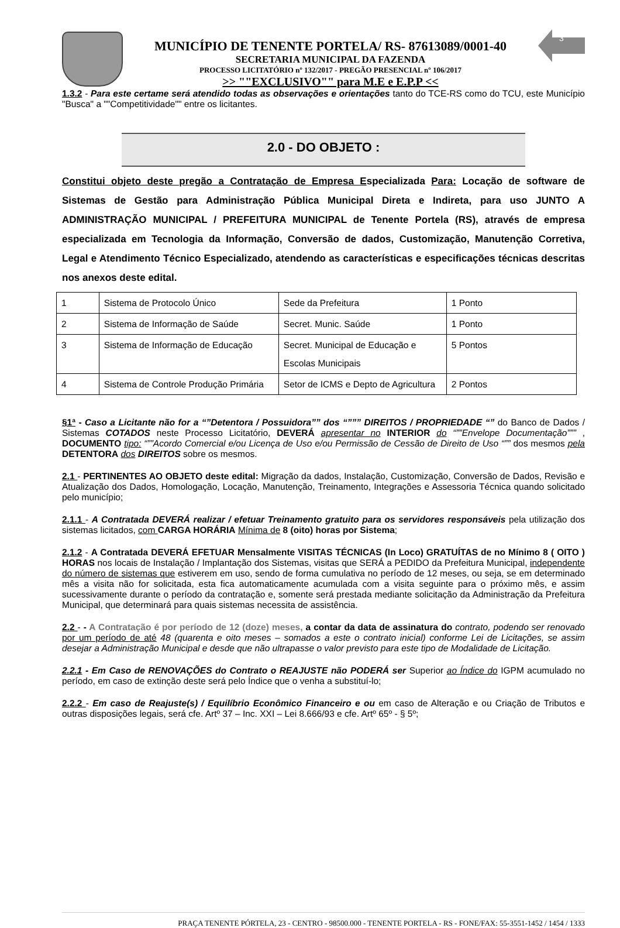MUNICÍPIO DE TENENTE PORTELA/ RS- 87613089/0001-40
SECRETARIA MUNICIPAL DA FAZENDA
PROCESSO LICITATÓRIO nº 132/2017 - PREGÃO PRESENCIAL nº 106/2017
>> ""EXCLUSIVO"" para M.E e E.P.P <<
3
1.3.2 - Para este certame será atendido todas as observações e orientações tanto do TCE-RS como do TCU, este Município "Busca" a ""Competitividade"" entre os licitantes.
2.0 - DO OBJETO :
Constitui objeto deste pregão a Contratação de Empresa Especializada Para: Locação de software de Sistemas de Gestão para Administração Pública Municipal Direta e Indireta, para uso JUNTO A ADMINISTRAÇÃO MUNICIPAL / PREFEITURA MUNICIPAL de Tenente Portela (RS), através de empresa especializada em Tecnologia da Informação, Conversão de dados, Customização, Manutenção Corretiva, Legal e Atendimento Técnico Especializado, atendendo as características e especificações técnicas descritas nos anexos deste edital.
| 1 | Sistema de Protocolo Único | Sede da Prefeitura | 1 Ponto |
| 2 | Sistema de Informação de Saúde | Secret. Munic. Saúde | 1 Ponto |
| 3 | Sistema de Informação de Educação | Secret. Municipal de Educação e Escolas Municipais | 5 Pontos |
| 4 | Sistema de Controle Produção Primária | Setor de ICMS e Depto de Agricultura | 2 Pontos |
§1ª - Caso a Licitante não for a “”Detentora / Possuidora”” dos “””” DIREITOS / PROPRIEDADE “” do Banco de Dados / Sistemas COTADOS neste Processo Licitatório, DEVERÁ apresentar no INTERIOR do “””Envelope Documentação””” , DOCUMENTO tipo: “””Acordo Comercial e/ou Licença de Uso e/ou Permissão de Cessão de Direito de Uso “”” dos mesmos pela DETENTORA dos DIREITOS sobre os mesmos.
2.1 - PERTINENTES AO OBJETO deste edital: Migração da dados, Instalação, Customização, Conversão de Dados, Revisão e Atualização dos Dados, Homologação, Locação, Manutenção, Treinamento, Integrações e Assessoria Técnica quando solicitado pelo município;
2.1.1 - A Contratada DEVERÁ realizar / efetuar Treinamento gratuito para os servidores responsáveis pela utilização dos sistemas licitados, com CARGA HORÁRIA Mínima de 8 (oito) horas por Sistema;
2.1.2 - A Contratada DEVERÁ EFETUAR Mensalmente VISITAS TÉCNICAS (In Loco) GRATUÍTAS de no Mínimo 8 ( OITO ) HORAS nos locais de Instalação / Implantação dos Sistemas, visitas que SERÁ a PEDIDO da Prefeitura Municipal, independente do número de sistemas que estiverem em uso, sendo de forma cumulativa no período de 12 meses, ou seja, se em determinado mês a visita não for solicitada, esta fica automaticamente acumulada com a visita seguinte para o próximo mês, e assim sucessivamente durante o período da contratação e, somente será prestada mediante solicitação da Administração da Prefeitura Municipal, que determinará para quais sistemas necessita de assistência.
2.2 - - A Contratação é por período de 12 (doze) meses, a contar da data de assinatura do contrato, podendo ser renovado por um período de até 48 (quarenta e oito meses – somados a este o contrato inicial) conforme Lei de Licitações, se assim desejar a Administração Municipal e desde que não ultrapasse o valor previsto para este tipo de Modalidade de Licitação.
2.2.1 - Em Caso de RENOVAÇÕES do Contrato o REAJUSTE não PODERÁ ser Superior ao Índice do IGPM acumulado no período, em caso de extinção deste será pelo Índice que o venha a substituí-lo;
2.2.2 - Em caso de Reajuste(s) / Equilíbrio Econômico Financeiro e ou em caso de Alteração e ou Criação de Tributos e outras disposições legais, será cfe. Artº 37 – Inc. XXI – Lei 8.666/93 e cfe. Artº 65º - § 5º;
PRAÇA TENENTE PÓRTELA, 23 - CENTRO - 98500.000 - TENENTE PORTELA - RS - FONE/FAX: 55-3551-1452 / 1454 / 1333